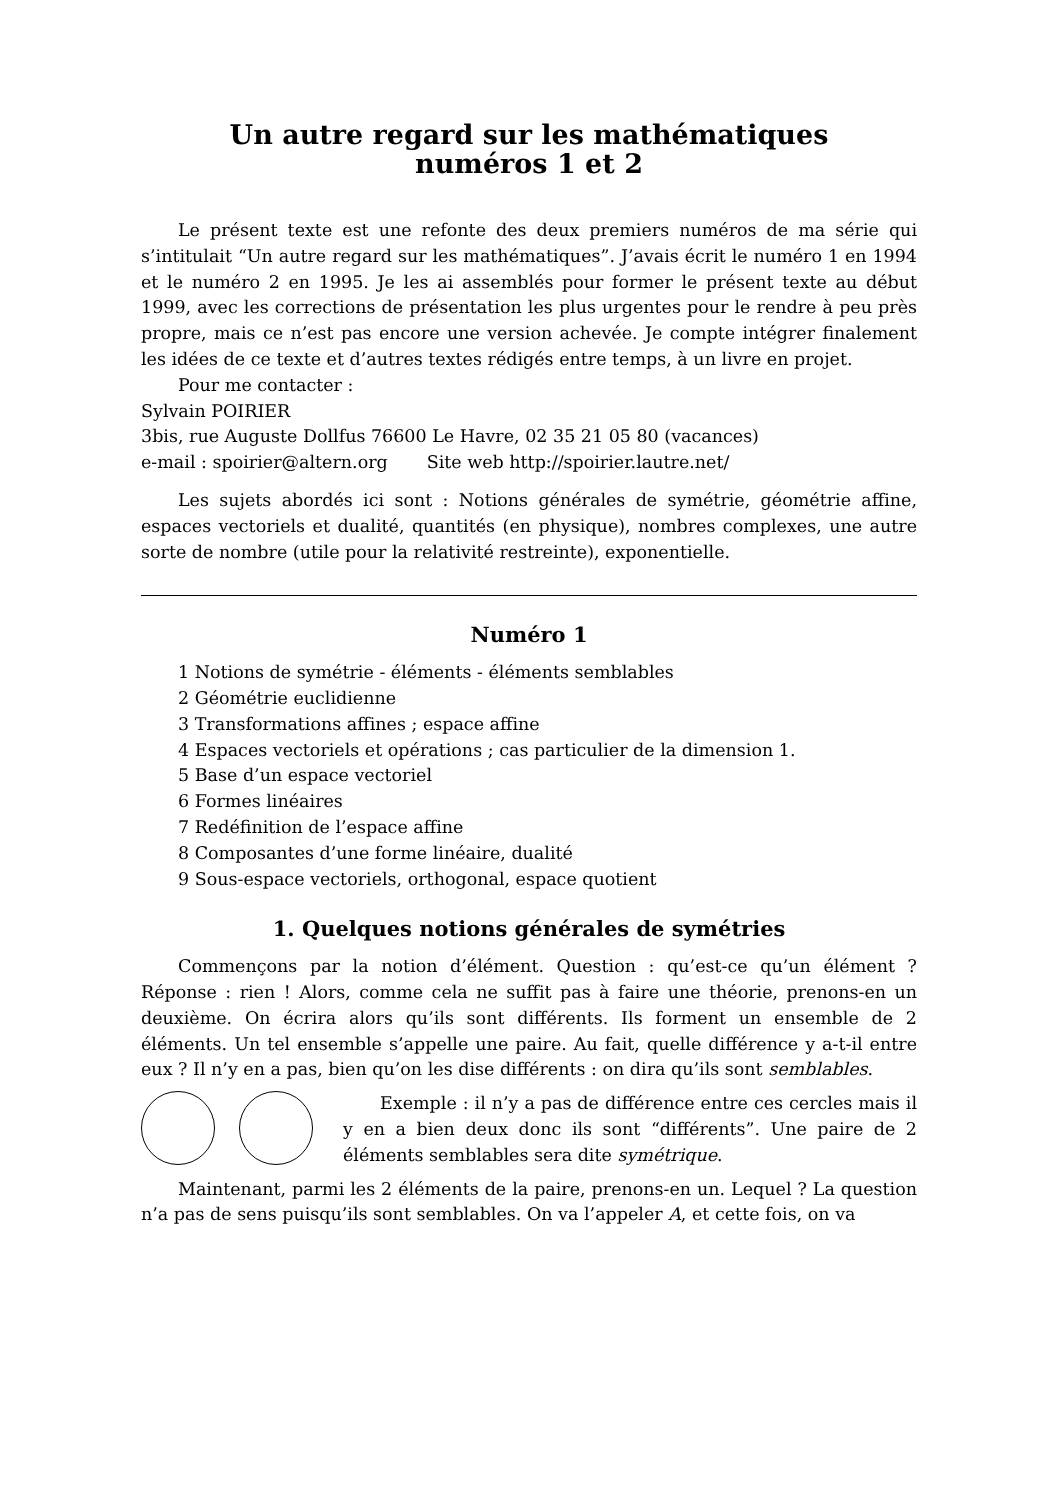Un autre regard sur les mathématiques
numéros 1 et 2
Le présent texte est une refonte des deux premiers numéros de ma série qui s’intitulait “Un autre regard sur les mathématiques”. J’avais écrit le numéro 1 en 1994 et le numéro 2 en 1995. Je les ai assemblés pour former le présent texte au début 1999, avec les corrections de présentation les plus urgentes pour le rendre à peu près propre, mais ce n’est pas encore une version achevée. Je compte intégrer finalement les idées de ce texte et d’autres textes rédigés entre temps, à un livre en projet.
Pour me contacter :
Sylvain POIRIER
3bis, rue Auguste Dollfus 76600 Le Havre, 02 35 21 05 80 (vacances)
e-mail : spoirier@altern.org Site web http://spoirier.lautre.net/
Les sujets abordés ici sont : Notions générales de symétrie, géométrie affine, espaces vectoriels et dualité, quantités (en physique), nombres complexes, une autre sorte de nombre (utile pour la relativité restreinte), exponentielle.
Numéro 1
1 Notions de symétrie - éléments - éléments semblables
2 Géométrie euclidienne
3 Transformations affines ; espace affine
4 Espaces vectoriels et opérations ; cas particulier de la dimension 1.
5 Base d’un espace vectoriel
6 Formes linéaires
7 Redéfinition de l’espace affine
8 Composantes d’une forme linéaire, dualité
9 Sous-espace vectoriels, orthogonal, espace quotient
1. Quelques notions générales de symétries
Commençons par la notion d’élément. Question : qu’est-ce qu’un élément ? Réponse : rien ! Alors, comme cela ne suffit pas à faire une théorie, prenons-en un deuxième. On écrira alors qu’ils sont différents. Ils forment un ensemble de 2 éléments. Un tel ensemble s’appelle une paire. Au fait, quelle différence y a-t-il entre eux ? Il n’y en a pas, bien qu’on les dise différents : on dira qu’ils sont semblables.
Exemple : il n’y a pas de différence entre ces cercles mais il y en a bien deux donc ils sont “différents”. Une paire de 2 éléments semblables sera dite symétrique.
Maintenant, parmi les 2 éléments de la paire, prenons-en un. Lequel ? La question n’a pas de sens puisqu’ils sont semblables. On va l’appeler A, et cette fois, on va